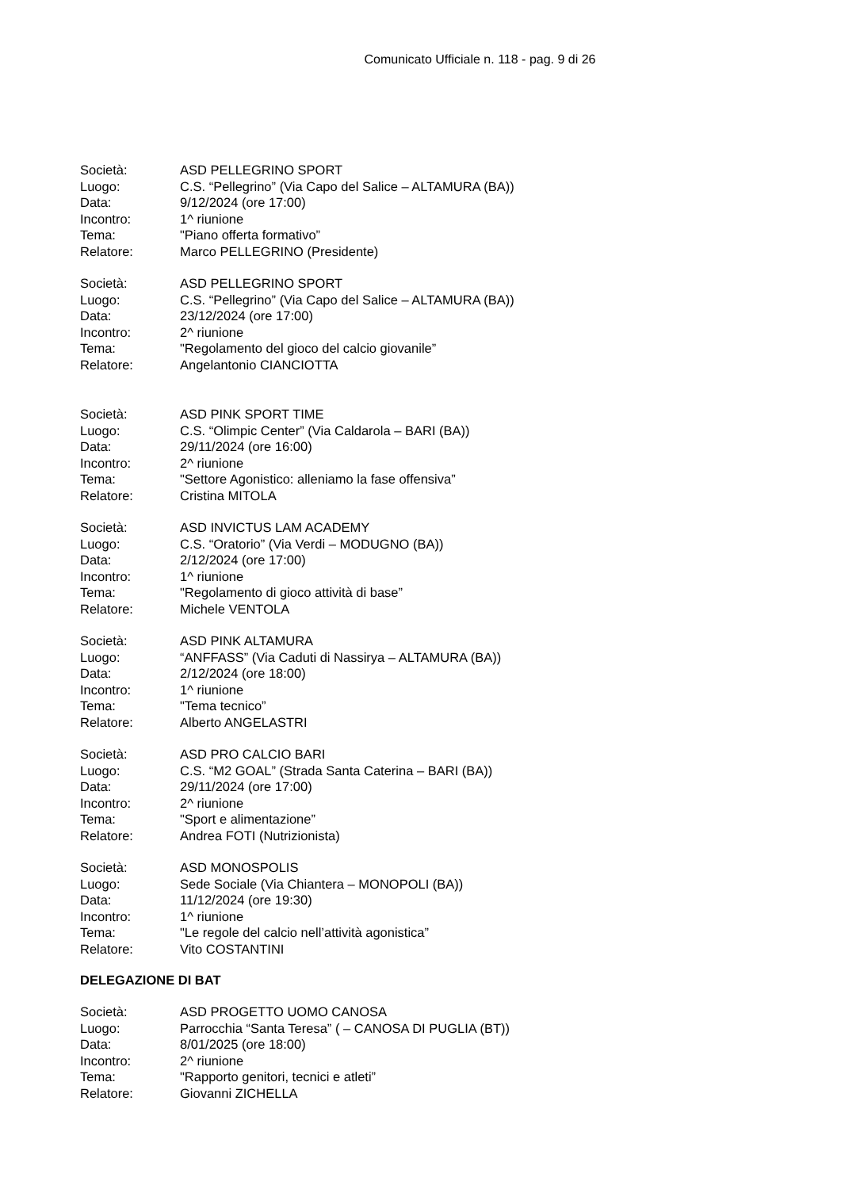Comunicato Ufficiale n. 118 - pag. 9 di 26
Società: ASD PELLEGRINO SPORT
Luogo: C.S. “Pellegrino” (Via Capo del Salice – ALTAMURA (BA))
Data: 9/12/2024 (ore 17:00)
Incontro: 1^ riunione
Tema: "Piano offerta formativo”
Relatore: Marco PELLEGRINO (Presidente)
Società: ASD PELLEGRINO SPORT
Luogo: C.S. “Pellegrino” (Via Capo del Salice – ALTAMURA (BA))
Data: 23/12/2024 (ore 17:00)
Incontro: 2^ riunione
Tema: "Regolamento del gioco del calcio giovanile”
Relatore: Angelantonio CIANCIOTTA
Società: ASD PINK SPORT TIME
Luogo: C.S. “Olimpic Center” (Via Caldarola – BARI (BA))
Data: 29/11/2024 (ore 16:00)
Incontro: 2^ riunione
Tema: "Settore Agonistico: alleniamo la fase offensiva”
Relatore: Cristina MITOLA
Società: ASD INVICTUS LAM ACADEMY
Luogo: C.S. “Oratorio” (Via Verdi – MODUGNO (BA))
Data: 2/12/2024 (ore 17:00)
Incontro: 1^ riunione
Tema: "Regolamento di gioco attività di base”
Relatore: Michele VENTOLA
Società: ASD PINK ALTAMURA
Luogo: “ANFFASS” (Via Caduti di Nassirya – ALTAMURA (BA))
Data: 2/12/2024 (ore 18:00)
Incontro: 1^ riunione
Tema: "Tema tecnico”
Relatore: Alberto ANGELASTRI
Società: ASD PRO CALCIO BARI
Luogo: C.S. “M2 GOAL” (Strada Santa Caterina – BARI (BA))
Data: 29/11/2024 (ore 17:00)
Incontro: 2^ riunione
Tema: "Sport e alimentazione”
Relatore: Andrea FOTI (Nutrizionista)
Società: ASD MONOSPOLIS
Luogo: Sede Sociale (Via Chiantera – MONOPOLI (BA))
Data: 11/12/2024 (ore 19:30)
Incontro: 1^ riunione
Tema: "Le regole del calcio nell’attività agonistica”
Relatore: Vito COSTANTINI
DELEGAZIONE DI BAT
Società: ASD PROGETTO UOMO CANOSA
Luogo: Parrocchia “Santa Teresa” ( – CANOSA DI PUGLIA (BT))
Data: 8/01/2025 (ore 18:00)
Incontro: 2^ riunione
Tema: "Rapporto genitori, tecnici e atleti”
Relatore: Giovanni ZICHELLA